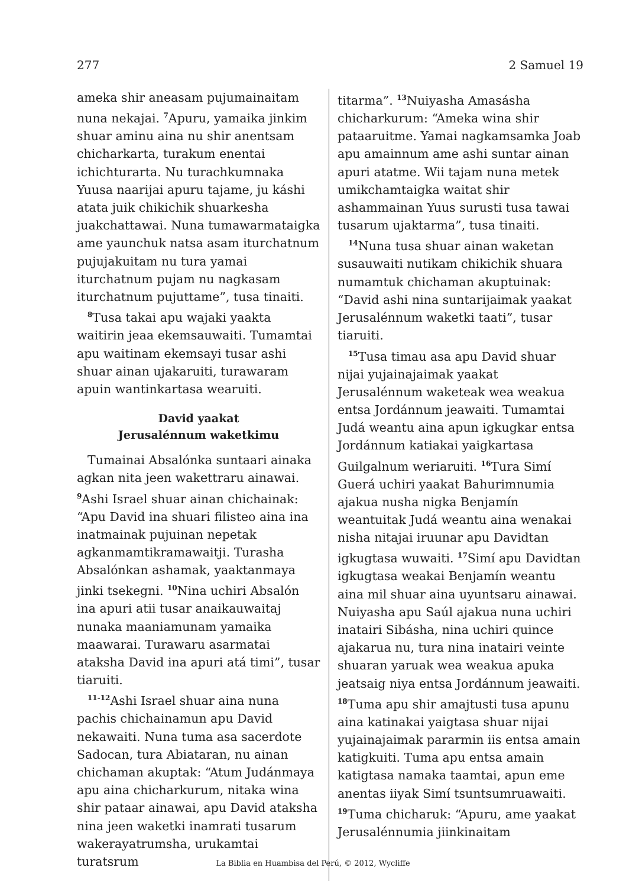277 2 Samuel 19
ameka shir aneasam pujumainaitam nuna nekajai. <sup>7</sup>Apuru, yamaika jinkim shuar aminu aina nu shir anentsam chicharkarta, turakum enentai ichichturarta. Nu turachkumnaka Yuusa naarijai apuru tajame, ju káshi atata juik chikichik shuarkesha juakchattawai. Nuna tumawarmataigka ame yaunchuk natsa asam iturchatnum pujujakuitam nu tura yamai iturchatnum pujam nu nagkasam iturchatnum pujuttame”, tusa tinaiti.
<sup>8</sup> Tusa takai apu wajaki yaakta waitirin jeaa ekemsauwaiti. Tumamtai apu waitinam ekemsayi tusar ashi shuar ainan ujakaruiti, turawaram apuin wantinkartasa wearuiti.
David yaakat
Jerusalénnum waketkimu
Tumainai Absalónka suntaari ainaka agkan nita jeen wakettraru ainawai. <sup>9</sup>Ashi Israel shuar ainan chichainak: “Apu David ina shuari filisteo aina ina inatmainak pujuinan nepetak agkanmamtikramawaitji. Turasha Absalónkan ashamak, yaaktanmaya jinki tsekegni. <sup>10</sup>Nina uchiri Absalón ina apuri atii tusar anaikauwaitaj nunaka maaniamunam yamaika maawarai. Turawaru asarmatai ataksha David ina apuri atá timi”, tusar tiaruiti.
<sup>11-12</sup>Ashi Israel shuar aina nuna pachis chichainamun apu David nekawaiti. Nuna tuma asa sacerdote Sadocan, tura Abiataran, nu ainan chichaman akuptak: “Atum Judánmaya apu aina chicharkurum, nitaka wina shir pataar ainawai, apu David ataksha nina jeen waketki inamrati tusarum wakerayatrumsha, urukamtai turatsrum
titarma”. <sup>13</sup>Nuiyasha Amasásha chicharkurum: “Ameka wina shir pataaruitme. Yamai nagkamsamka Joab apu amainnum ame ashi suntar ainan apuri atatme. Wii tajam nuna metek umikchamtaigka waitat shir ashammainan Yuus surusti tusa tawai tusarum ujaktarma”, tusa tinaiti.
<sup>14</sup> Nuna tusa shuar ainan waketan susauwaiti nutikam chikichik shuara numamtuk chichaman akuptuinak: “David ashi nina suntarijaimak yaakat Jerusalénnum waketki taati”, tusar tiaruiti.
<sup>15</sup> Tusa timau asa apu David shuar nijai yujainajaimak yaakat Jerusalénnum waketeak wea weakua entsa Jordánnum jeawaiti. Tumamtai Judá weantu aina apun igkugkar entsa Jordánnum katiakai yaigkartasa Guilgalnum weriaruiti. <sup>16</sup>Tura Simí Guerá uchiri yaakat Bahurimnumia ajakua nusha nigka Benjamín weantuitak Judá weantu aina wenakai nisha nitajai iruunar apu Davidtan igkugtasa wuwaiti. <sup>17</sup>Simí apu Davidtan igkugtasa weakai Benjamín weantu aina mil shuar aina uyuntsaru ainawai. Nuiyasha apu Saúl ajakua nuna uchiri inatairi Sibásha, nina uchiri quince ajakarua nu, tura nina inatairi veinte shuaran yaruak wea weakua apuka jeatsaig niya entsa Jordánnum jeawaiti. <sup>18</sup>Tuma apu shir amajtusti tusa apunu aina katinakai yaigtasa shuar nijai yujainajaimak pararmin iis entsa amain katigkuiti. Tuma apu entsa amain katigtasa namaka taamtai, apun eme anentas iiyak Simí tsuntsumruawaiti. <sup>19</sup>Tuma chicharuk: “Apuru, ame yaakat Jerusalénnumia jiinkinaitam
La Biblia en Huambisa del Perú, © 2012, Wycliffe